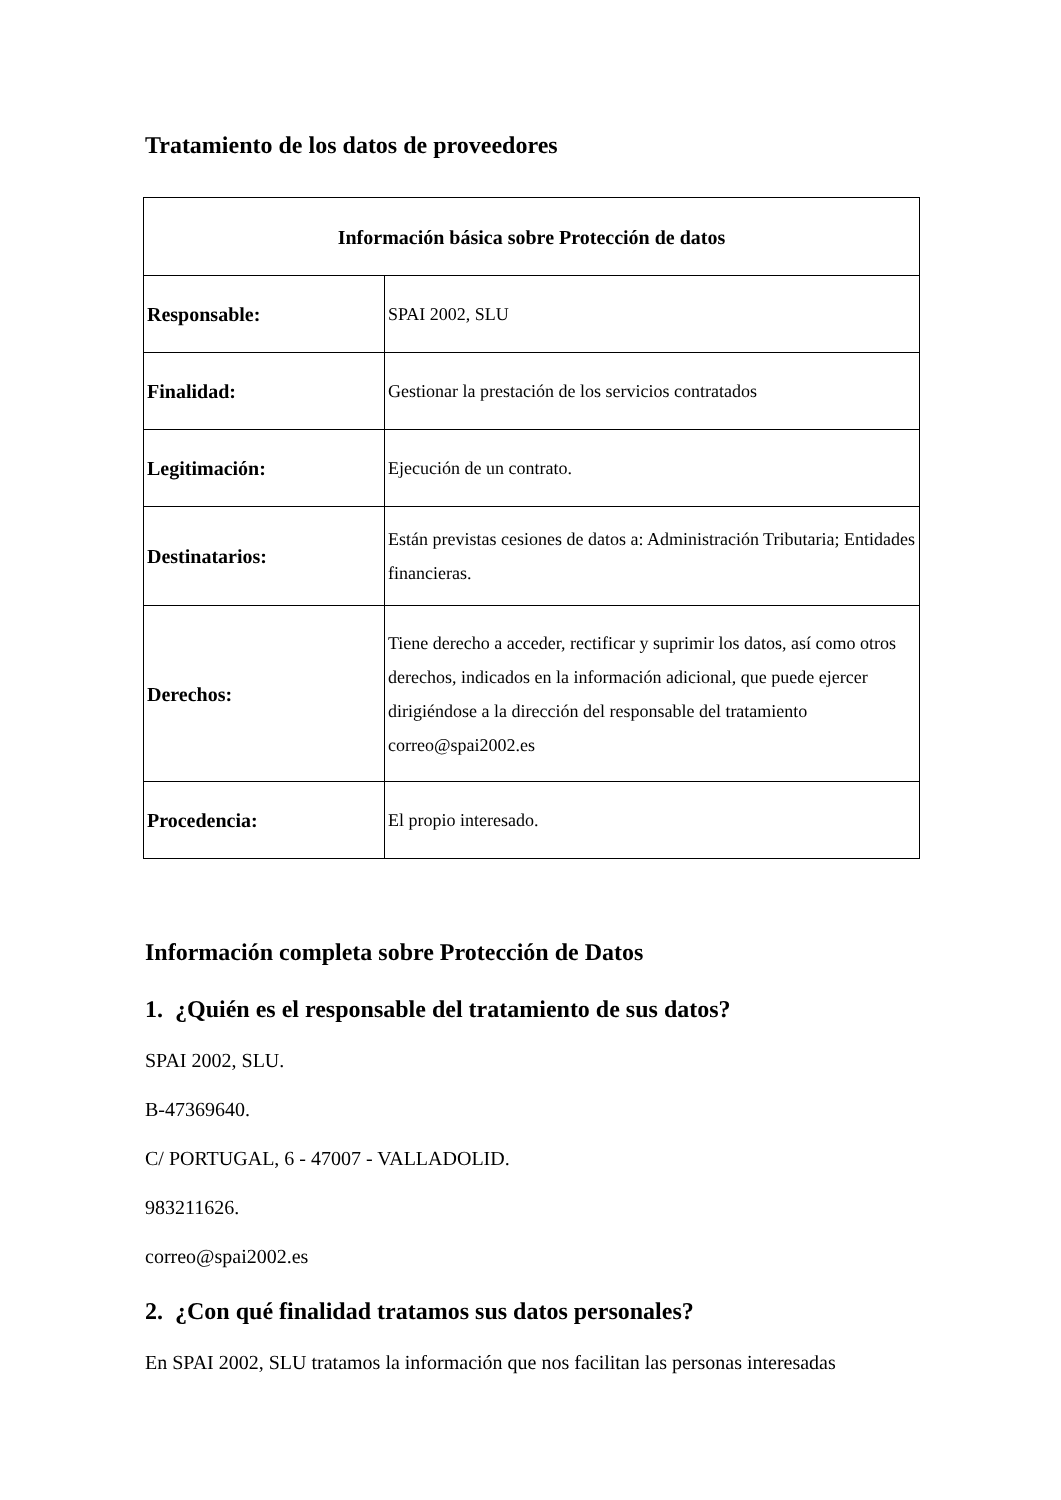Tratamiento de los datos de proveedores
| Información básica sobre Protección de datos | |
| --- | --- |
| Responsable: | SPAI 2002, SLU |
| Finalidad: | Gestionar la prestación de los servicios contratados |
| Legitimación: | Ejecución de un contrato. |
| Destinatarios: | Están previstas cesiones de datos a: Administración Tributaria; Entidades financieras. |
| Derechos: | Tiene derecho a acceder, rectificar y suprimir los datos, así como otros derechos, indicados en la información adicional, que puede ejercer dirigiéndose a la dirección del responsable del tratamiento correo@spai2002.es |
| Procedencia: | El propio interesado. |
Información completa sobre Protección de Datos
1. ¿Quién es el responsable del tratamiento de sus datos?
SPAI 2002, SLU.
B-47369640.
C/ PORTUGAL, 6 - 47007 - VALLADOLID.
983211626.
correo@spai2002.es
2. ¿Con qué finalidad tratamos sus datos personales?
En SPAI 2002, SLU tratamos la información que nos facilitan las personas interesadas